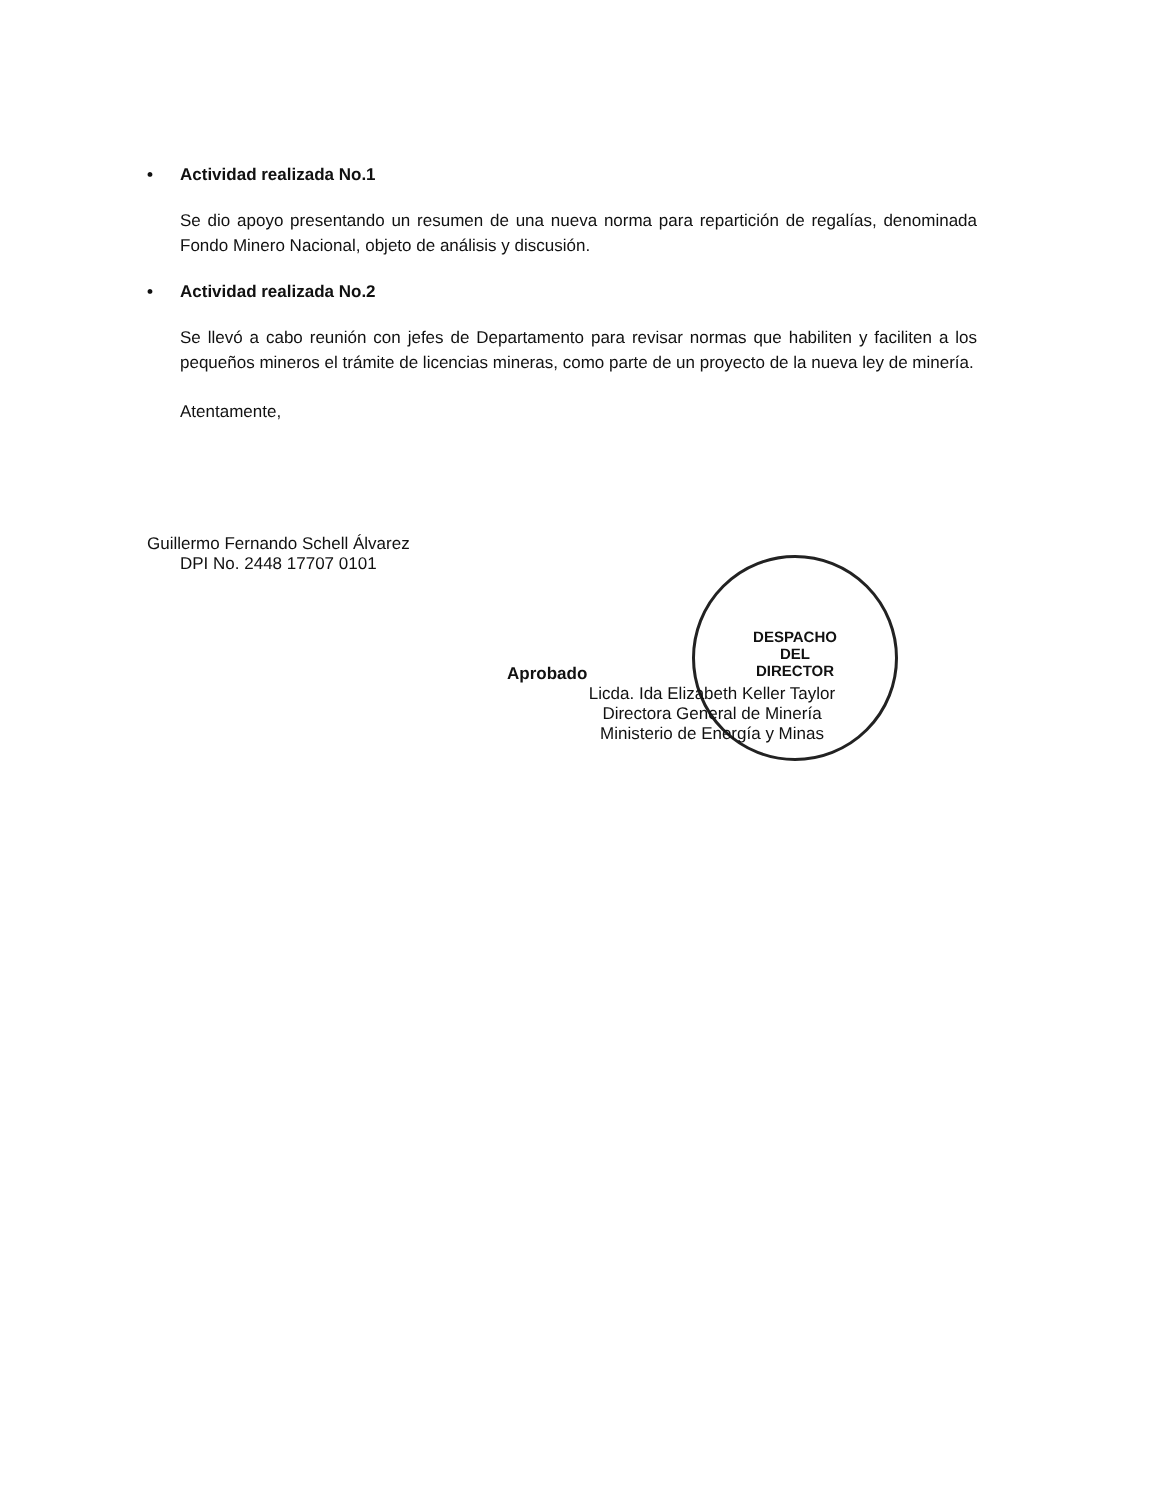DESPACHO
DEL
DIRECTOR
• Actividad realizada No.1
Se dio apoyo presentando un resumen de una nueva norma para repartición de regalías, denominada Fondo Minero Nacional, objeto de análisis y discusión.
• Actividad realizada No.2
Se llevó a cabo reunión con jefes de Departamento para revisar normas que habiliten y faciliten a los pequeños mineros el trámite de licencias mineras, como parte de un proyecto de la nueva ley de minería.
Atentamente,
Guillermo Fernando Schell Álvarez
DPI No. 2448 17707 0101
Aprobado
Licda. Ida Elizabeth Keller Taylor
Directora General de Minería
Ministerio de Energía y Minas